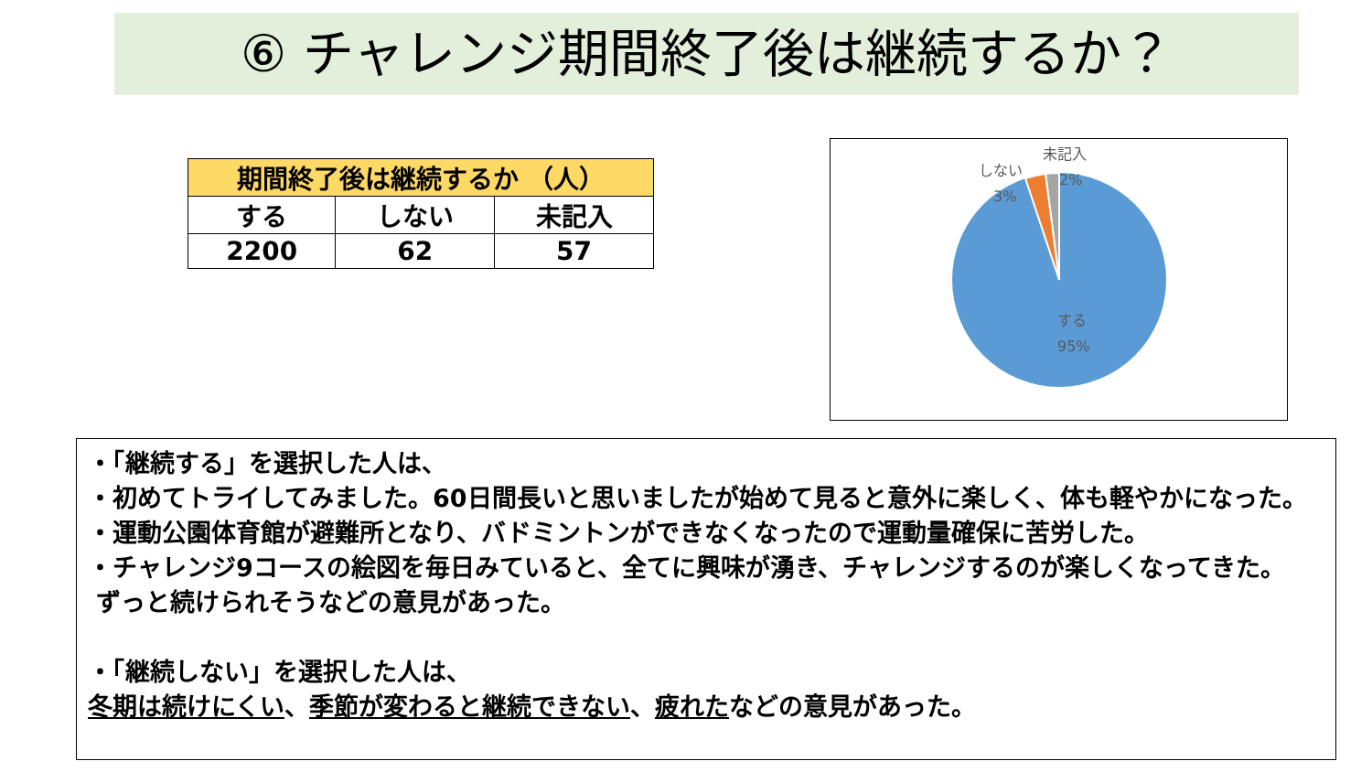⑥ チャレンジ期間終了後は継続するか？
| 期間終了後は継続するか （人） | | |
| --- | --- | --- |
| する | しない | 未記入 |
| 2200 | 62 | 57 |
未記入
2%
しない
3%
する
95%
・「継続する」を選択した人は、
・初めてトライしてみました。60日間長いと思いましたが始めて見ると意外に楽しく、体も軽やかになった。
・運動公園体育館が避難所となり、バドミントンができなくなったので運動量確保に苦労した。
・チャレンジ9コースの絵図を毎日みていると、全てに興味が湧き、チャレンジするのが楽しくなってきた。
ずっと続けられそうなどの意見があった。
・「継続しない」を選択した人は、
冬期は続けにくい、季節が変わると継続できない、疲れたなどの意見があった。